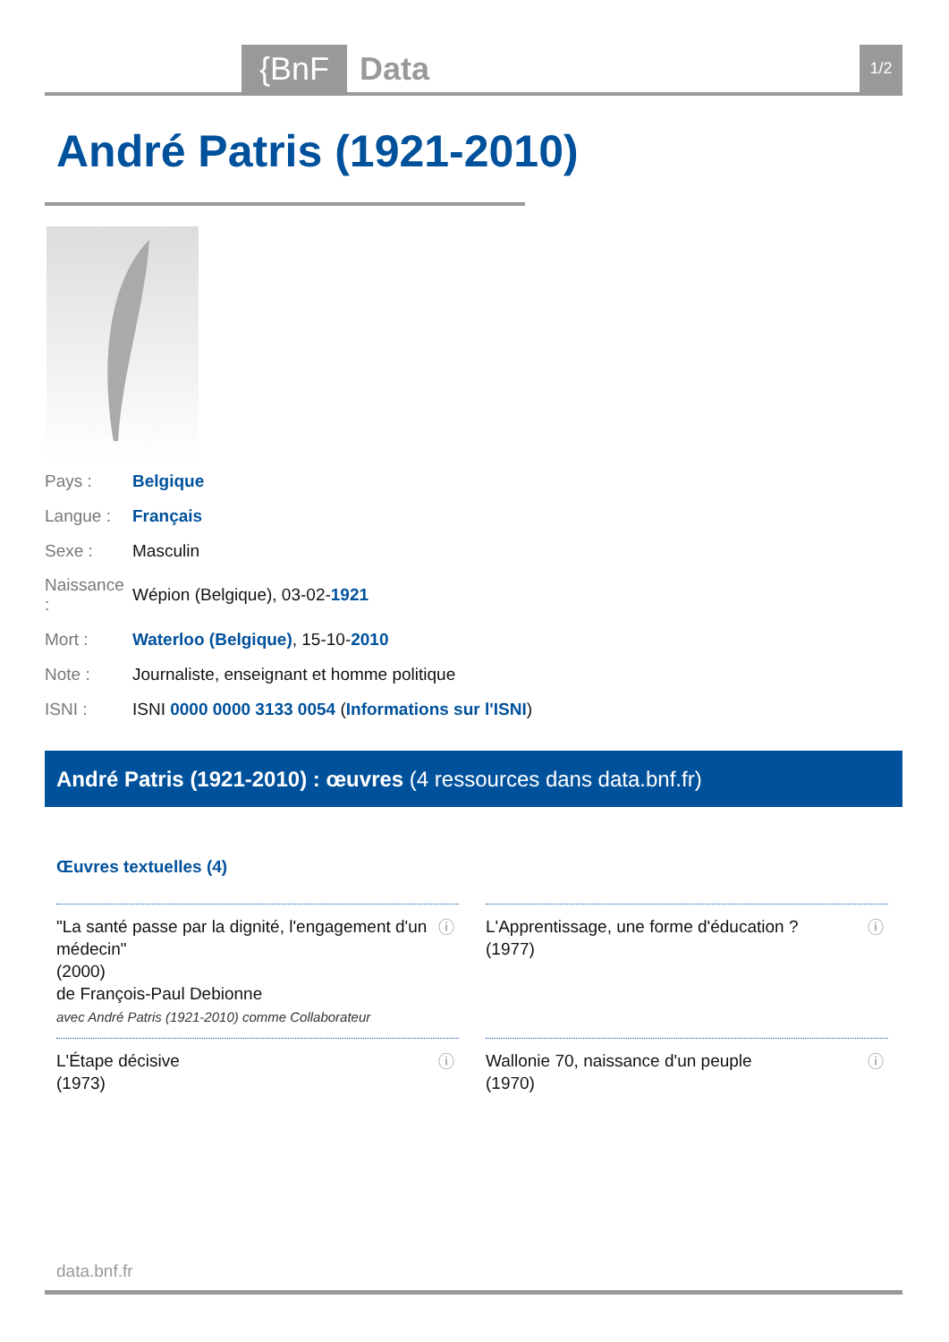{BnF Data 1/2
André Patris (1921-2010)
| Pays : | Belgique |
| Langue : | Français |
| Sexe : | Masculin |
| Naissance : | Wépion (Belgique), 03-02- 1921 |
| Mort : | Waterloo (Belgique) , 15-10- 2010 |
| Note : | Journaliste, enseignant et homme politique |
| ISNI : | ISNI 0000 0000 3133 0054 ( Informations sur l'ISNI ) |
André Patris (1921-2010) : œuvres (4 ressources dans data.bnf.fr)
Œuvres textuelles (4)
"La santé passe par la dignité, l'engagement d'un médecin"
(2000)
de François-Paul Debionne
avec André Patris (1921-2010) comme Collaborateur
ⓘ
L'Apprentissage, une forme d'éducation ?
(1977)
ⓘ
L'Étape décisive
(1973)
ⓘ
Wallonie 70, naissance d'un peuple
(1970)
ⓘ
data.bnf.fr